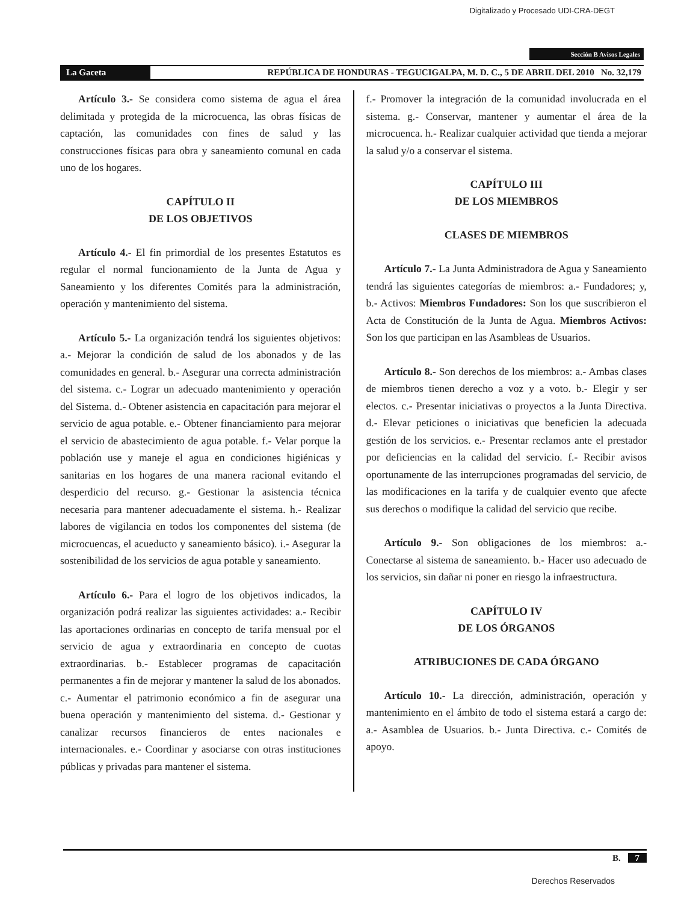Digitalizado y Procesado UDI-CRA-DEGT
Sección B Avisos Legales
La Gaceta REPÚBLICA DE HONDURAS - TEGUCIGALPA, M. D. C., 5 DE ABRIL DEL 2010 No. 32,179
Artículo 3.- Se considera como sistema de agua el área delimitada y protegida de la microcuenca, las obras físicas de captación, las comunidades con fines de salud y las construcciones físicas para obra y saneamiento comunal en cada uno de los hogares.
CAPÍTULO II
DE LOS OBJETIVOS
Artículo 4.- El fin primordial de los presentes Estatutos es regular el normal funcionamiento de la Junta de Agua y Saneamiento y los diferentes Comités para la administración, operación y mantenimiento del sistema.
Artículo 5.- La organización tendrá los siguientes objetivos: a.- Mejorar la condición de salud de los abonados y de las comunidades en general. b.- Asegurar una correcta administración del sistema. c.- Lograr un adecuado mantenimiento y operación del Sistema. d.- Obtener asistencia en capacitación para mejorar el servicio de agua potable. e.- Obtener financiamiento para mejorar el servicio de abastecimiento de agua potable. f.- Velar porque la población use y maneje el agua en condiciones higiénicas y sanitarias en los hogares de una manera racional evitando el desperdicio del recurso. g.- Gestionar la asistencia técnica necesaria para mantener adecuadamente el sistema. h.- Realizar labores de vigilancia en todos los componentes del sistema (de microcuencas, el acueducto y saneamiento básico). i.- Asegurar la sostenibilidad de los servicios de agua potable y saneamiento.
Artículo 6.- Para el logro de los objetivos indicados, la organización podrá realizar las siguientes actividades: a.- Recibir las aportaciones ordinarias en concepto de tarifa mensual por el servicio de agua y extraordinaria en concepto de cuotas extraordinarias. b.- Establecer programas de capacitación permanentes a fin de mejorar y mantener la salud de los abonados. c.- Aumentar el patrimonio económico a fin de asegurar una buena operación y mantenimiento del sistema. d.- Gestionar y canalizar recursos financieros de entes nacionales e internacionales. e.- Coordinar y asociarse con otras instituciones públicas y privadas para mantener el sistema.
f.- Promover la integración de la comunidad involucrada en el sistema. g.- Conservar, mantener y aumentar el área de la microcuenca. h.- Realizar cualquier actividad que tienda a mejorar la salud y/o a conservar el sistema.
CAPÍTULO III
DE LOS MIEMBROS
CLASES DE MIEMBROS
Artículo 7.- La Junta Administradora de Agua y Saneamiento tendrá las siguientes categorías de miembros: a.- Fundadores; y, b.- Activos: Miembros Fundadores: Son los que suscribieron el Acta de Constitución de la Junta de Agua. Miembros Activos: Son los que participan en las Asambleas de Usuarios.
Artículo 8.- Son derechos de los miembros: a.- Ambas clases de miembros tienen derecho a voz y a voto. b.- Elegir y ser electos. c.- Presentar iniciativas o proyectos a la Junta Directiva. d.- Elevar peticiones o iniciativas que beneficien la adecuada gestión de los servicios. e.- Presentar reclamos ante el prestador por deficiencias en la calidad del servicio. f.- Recibir avisos oportunamente de las interrupciones programadas del servicio, de las modificaciones en la tarifa y de cualquier evento que afecte sus derechos o modifique la calidad del servicio que recibe.
Artículo 9.- Son obligaciones de los miembros: a.- Conectarse al sistema de saneamiento. b.- Hacer uso adecuado de los servicios, sin dañar ni poner en riesgo la infraestructura.
CAPÍTULO IV
DE LOS ÓRGANOS
ATRIBUCIONES DE CADA ÓRGANO
Artículo 10.- La dirección, administración, operación y mantenimiento en el ámbito de todo el sistema estará a cargo de: a.- Asamblea de Usuarios. b.- Junta Directiva. c.- Comités de apoyo.
B. 7
Derechos Reservados